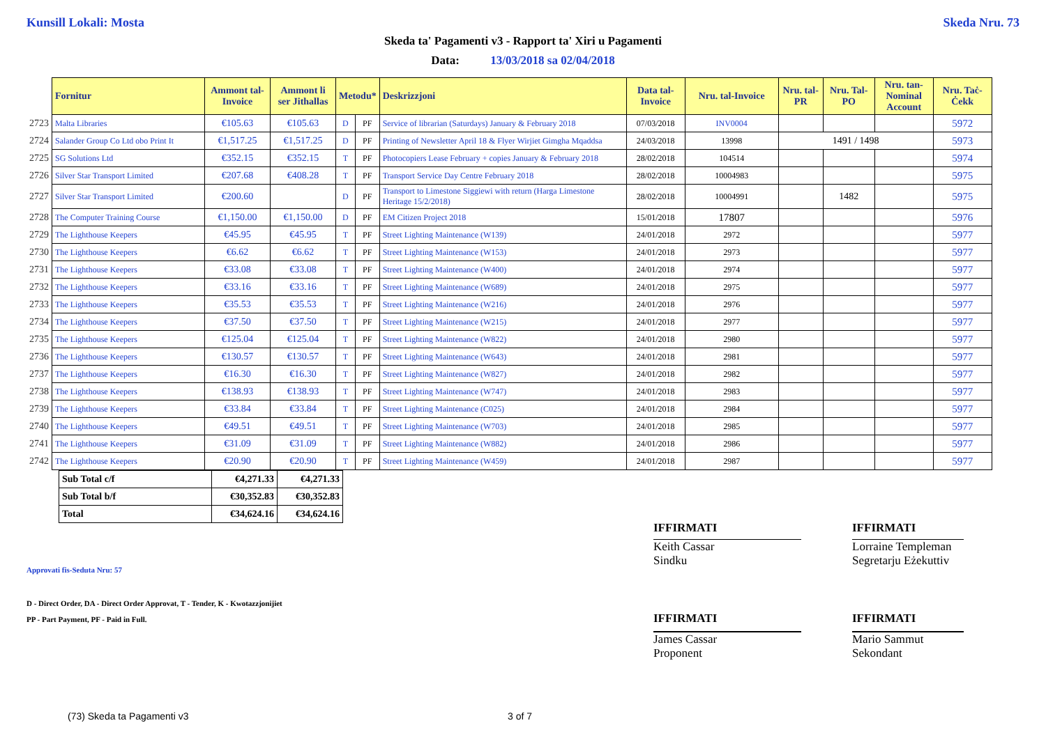Kunsill Lokali: Mosta Skeda Nru. 73
Skeda ta' Pagamenti v3 - Rapport ta' Xiri u Pagamenti
Data: 13/03/2018 sa 02/04/2018
| | Fornitur | Ammont tal-Invoice | Ammont li ser Jithallas | Metodu* | | Deskrizzjoni | Data tal-Invoice | Nru. tal-Invoice | Nru. tal-PR | Nru. Tal-PO | Nru. tan-Nominal Account | Nru. Taċ-Ċekk |
| --- | --- | --- | --- | --- | --- | --- | --- | --- | --- | --- | --- | --- |
| 2723 | Malta Libraries | €105.63 | €105.63 | D | PF | Service of librarian (Saturdays) January & February 2018 | 07/03/2018 | INV0004 | | | | 5972 |
| 2724 | Salander Group Co Ltd obo Print It | €1,517.25 | €1,517.25 | D | PF | Printing of Newsletter April 18 & Flyer Wirjiet Gimgha Mqaddsa | 24/03/2018 | 13998 | 1491 / 1498 | | | 5973 |
| 2725 | SG Solutions Ltd | €352.15 | €352.15 | T | PF | Photocopiers Lease February + copies January & February 2018 | 28/02/2018 | 104514 | | | | 5974 |
| 2726 | Silver Star Transport Limited | €207.68 | €408.28 | T | PF | Transport Service Day Centre February 2018 | 28/02/2018 | 10004983 | | | | 5975 |
| 2727 | Silver Star Transport Limited | €200.60 | | D | PF | Transport to Limestone Siggiewi with return (Harga Limestone Heritage 15/2/2018) | 28/02/2018 | 10004991 | | 1482 | | 5975 |
| 2728 | The Computer Training Course | €1,150.00 | €1,150.00 | D | PF | EM Citizen Project 2018 | 15/01/2018 | 17807 | | | | 5976 |
| 2729 | The Lighthouse Keepers | €45.95 | €45.95 | T | PF | Street Lighting Maintenance (W139) | 24/01/2018 | 2972 | | | | 5977 |
| 2730 | The Lighthouse Keepers | €6.62 | €6.62 | T | PF | Street Lighting Maintenance (W153) | 24/01/2018 | 2973 | | | | 5977 |
| 2731 | The Lighthouse Keepers | €33.08 | €33.08 | T | PF | Street Lighting Maintenance (W400) | 24/01/2018 | 2974 | | | | 5977 |
| 2732 | The Lighthouse Keepers | €33.16 | €33.16 | T | PF | Street Lighting Maintenance (W689) | 24/01/2018 | 2975 | | | | 5977 |
| 2733 | The Lighthouse Keepers | €35.53 | €35.53 | T | PF | Street Lighting Maintenance (W216) | 24/01/2018 | 2976 | | | | 5977 |
| 2734 | The Lighthouse Keepers | €37.50 | €37.50 | T | PF | Street Lighting Maintenance (W215) | 24/01/2018 | 2977 | | | | 5977 |
| 2735 | The Lighthouse Keepers | €125.04 | €125.04 | T | PF | Street Lighting Maintenance (W822) | 24/01/2018 | 2980 | | | | 5977 |
| 2736 | The Lighthouse Keepers | €130.57 | €130.57 | T | PF | Street Lighting Maintenance (W643) | 24/01/2018 | 2981 | | | | 5977 |
| 2737 | The Lighthouse Keepers | €16.30 | €16.30 | T | PF | Street Lighting Maintenance (W827) | 24/01/2018 | 2982 | | | | 5977 |
| 2738 | The Lighthouse Keepers | €138.93 | €138.93 | T | PF | Street Lighting Maintenance (W747) | 24/01/2018 | 2983 | | | | 5977 |
| 2739 | The Lighthouse Keepers | €33.84 | €33.84 | T | PF | Street Lighting Maintenance (C025) | 24/01/2018 | 2984 | | | | 5977 |
| 2740 | The Lighthouse Keepers | €49.51 | €49.51 | T | PF | Street Lighting Maintenance (W703) | 24/01/2018 | 2985 | | | | 5977 |
| 2741 | The Lighthouse Keepers | €31.09 | €31.09 | T | PF | Street Lighting Maintenance (W882) | 24/01/2018 | 2986 | | | | 5977 |
| 2742 | The Lighthouse Keepers | €20.90 | €20.90 | T | PF | Street Lighting Maintenance (W459) | 24/01/2018 | 2987 | | | | 5977 |
| Sub Total c/f | €4,271.33 | €4,271.33 |
| Sub Total b/f | €30,352.83 | €30,352.83 |
| Total | €34,624.16 | €34,624.16 |
IFFIRMATI
Keith Cassar
Sindku
IFFIRMATI
Lorraine Templeman
Segretarju Eżekuttiv
Approvati fis-Seduta Nru: 57
D - Direct Order, DA - Direct Order Approvat, T - Tender, K - Kwotazzjonijiet
PP - Part Payment, PF - Paid in Full.
IFFIRMATI
James Cassar
Proponent
IFFIRMATI
Mario Sammut
Sekondant
(73) Skeda ta Pagamenti v3 3 of 7